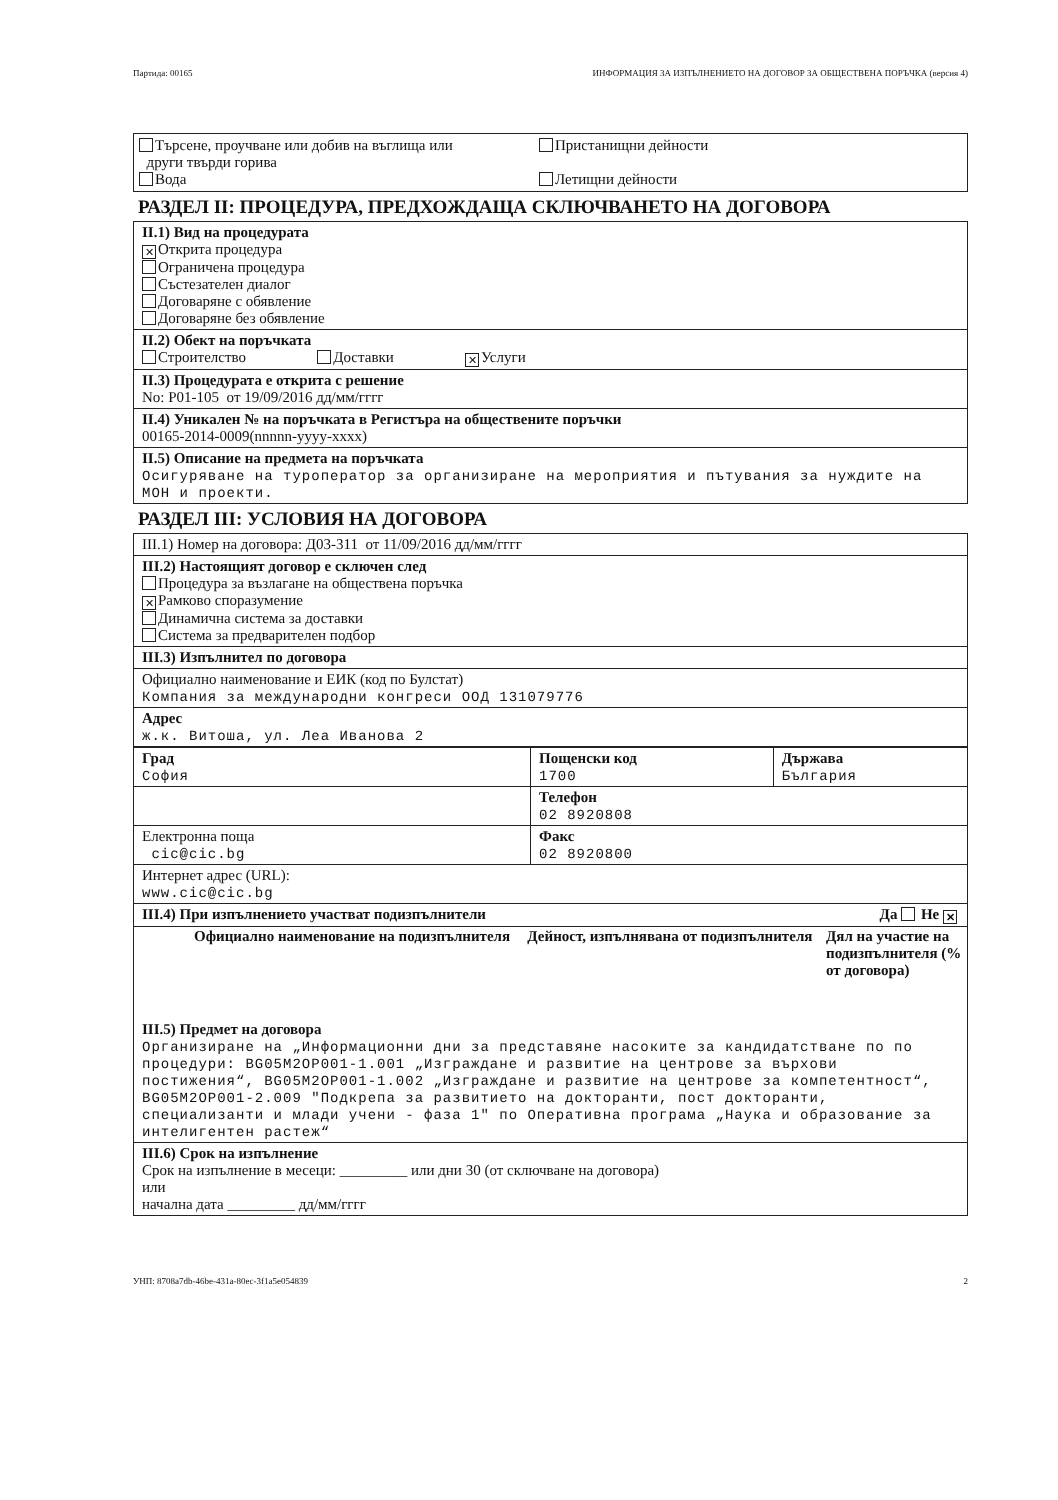Партида: 00165 ИНФОРМАЦИЯ ЗА ИЗПЪЛНЕНИЕТО НА ДОГОВОР ЗА ОБЩЕСТВЕНА ПОРЪЧКА (версия 4)
Търсене, проучване или добив на въглища или
други твърди горива
Вода
Пристанищни дейности
Летищни дейности
РАЗДЕЛ II: ПРОЦЕДУРА, ПРЕДХОЖДАЩА СКЛЮЧВАНЕТО НА ДОГОВОРА
II.1) Вид на процедурата
✕ Открита процедура
Ограничена процедура
Състезателен диалог
Договаряне с обявление
Договаряне без обявление
II.2) Обект на поръчката
Строителство Доставки ✕ Услуги
II.3) Процедурата е открита с решение
No: Р01-105 от 19/09/2016 дд/мм/гггг
II.4) Уникален № на поръчката в Регистъра на обществените поръчки
00165-2014-0009(nnnnn-yyyy-xxxx)
II.5) Описание на предмета на поръчката
Осигуряване на туроператор за организиране на мероприятия и пътувания за нуждите на МОН и проекти.
РАЗДЕЛ III: УСЛОВИЯ НА ДОГОВОРА
III.1) Номер на договора: Д03-311 от 11/09/2016 дд/мм/гггг
III.2) Настоящият договор е сключен след
Процедура за възлагане на обществена поръчка
✕ Рамково споразумение
Динамична система за доставки
Система за предварителен подбор
III.3) Изпълнител по договора
Официално наименование и ЕИК (код по Булстат)
Компания за международни конгреси ООД 131079776
Адрес
ж.к. Витоша, ул. Леа Иванова 2
| Град София | Пощенски код 1700 | Държава България |
| | Телефон 02 8920808 | |
| Електронна поща cic@cic.bg | Факс 02 8920800 | |
Интернет адрес (URL):
www.cic@cic.bg
III.4) При изпълнението участват подизпълнители Да Не ✕
| Официално наименование на подизпълнителя | Дейност, изпълнявана от подизпълнителя | Дял на участие на подизпълнителя (% от договора) |
| --- | --- | --- |
III.5) Предмет на договора
Организиране на „Информационни дни за представяне насоките за кандидатстване по по процедури: BG05M2OP001-1.001 „Изграждане и развитие на центрове за върхови постижения“, BG05M2OP001-1.002 „Изграждане и развитие на центрове за компетентност“, BG05M2OP001-2.009 "Подкрепа за развитието на докторанти, пост докторанти, специализанти и млади учени - фаза 1" по Оперативна програма „Наука и образование за интелигентен растеж“
III.6) Срок на изпълнение
Срок на изпълнение в месеци: _________ или дни 30 (от сключване на договора)
или
начална дата _________ дд/мм/гггг
УНП: 8708a7db-46be-431a-80ec-3f1a5e054839 2